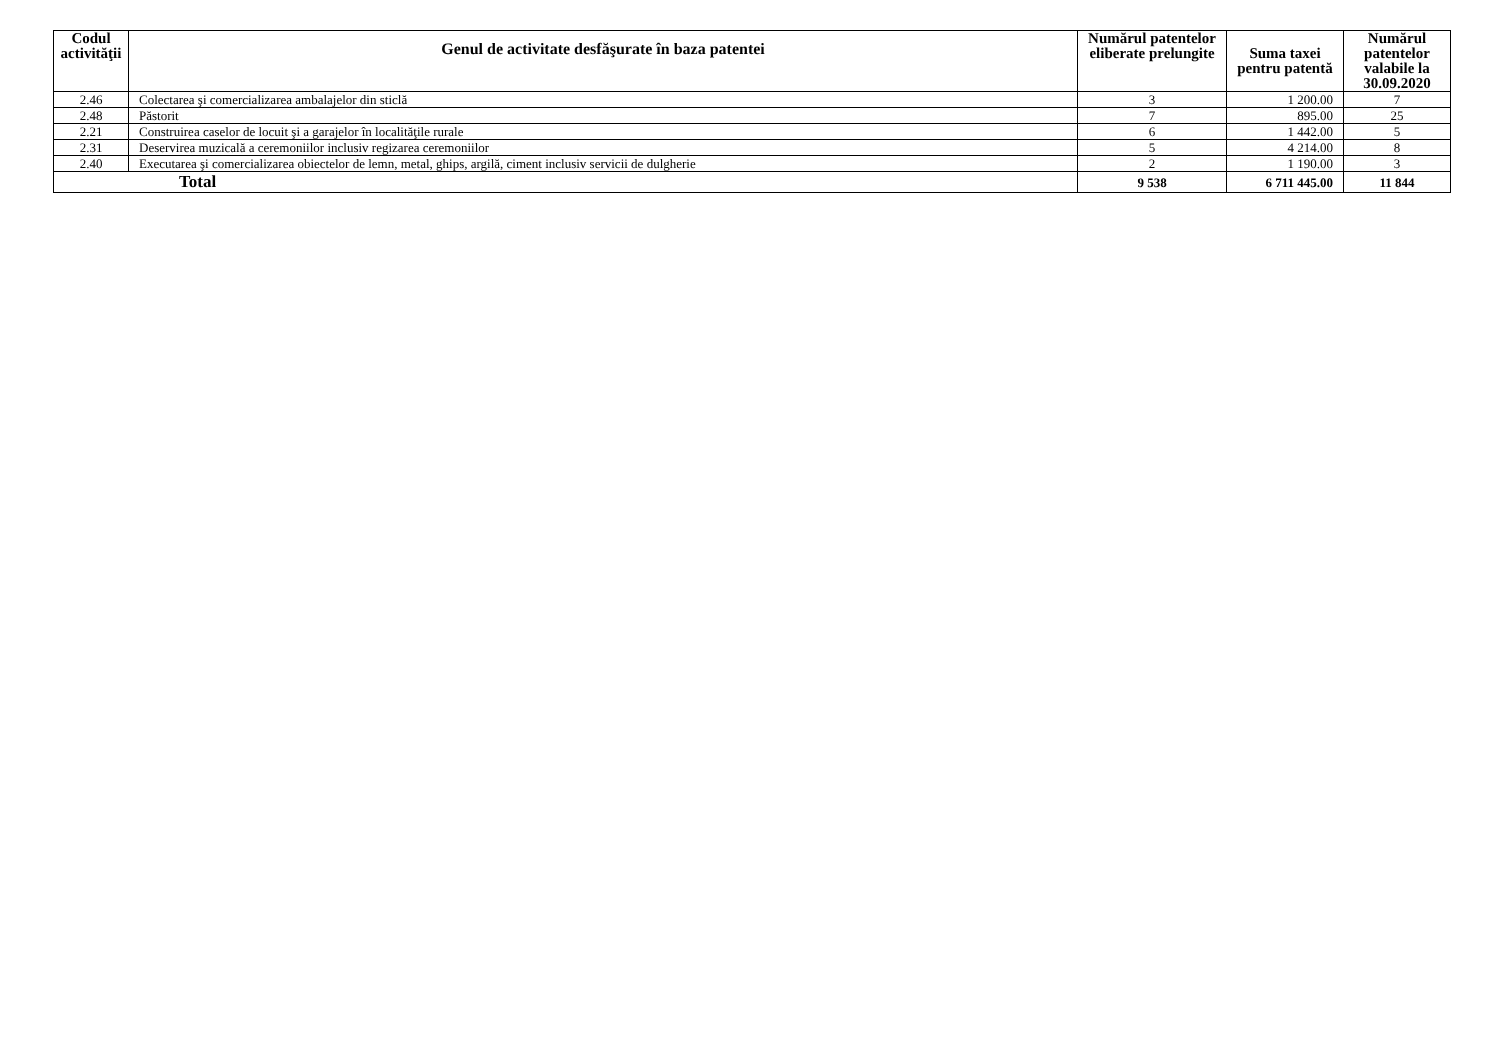| Codul activităţii | Genul de activitate desfăşurate în baza patentei | Numărul patentelor eliberate prelungite | Suma taxei pentru patentă | Numărul patentelor valabile la 30.09.2020 |
| --- | --- | --- | --- | --- |
| 2.46 | Colectarea şi comercializarea ambalajelor din sticlă | 3 | 1 200.00 | 7 |
| 2.48 | Păstorit | 7 | 895.00 | 25 |
| 2.21 | Construirea caselor de locuit şi a garajelor în localităţile rurale | 6 | 1 442.00 | 5 |
| 2.31 | Deservirea muzicală a ceremoniilor inclusiv regizarea ceremoniilor | 5 | 4 214.00 | 8 |
| 2.40 | Executarea şi comercializarea obiectelor de lemn, metal, ghips, argilă, ciment inclusiv servicii de dulgherie | 2 | 1 190.00 | 3 |
| Total | | 9 538 | 6 711 445.00 | 11 844 |